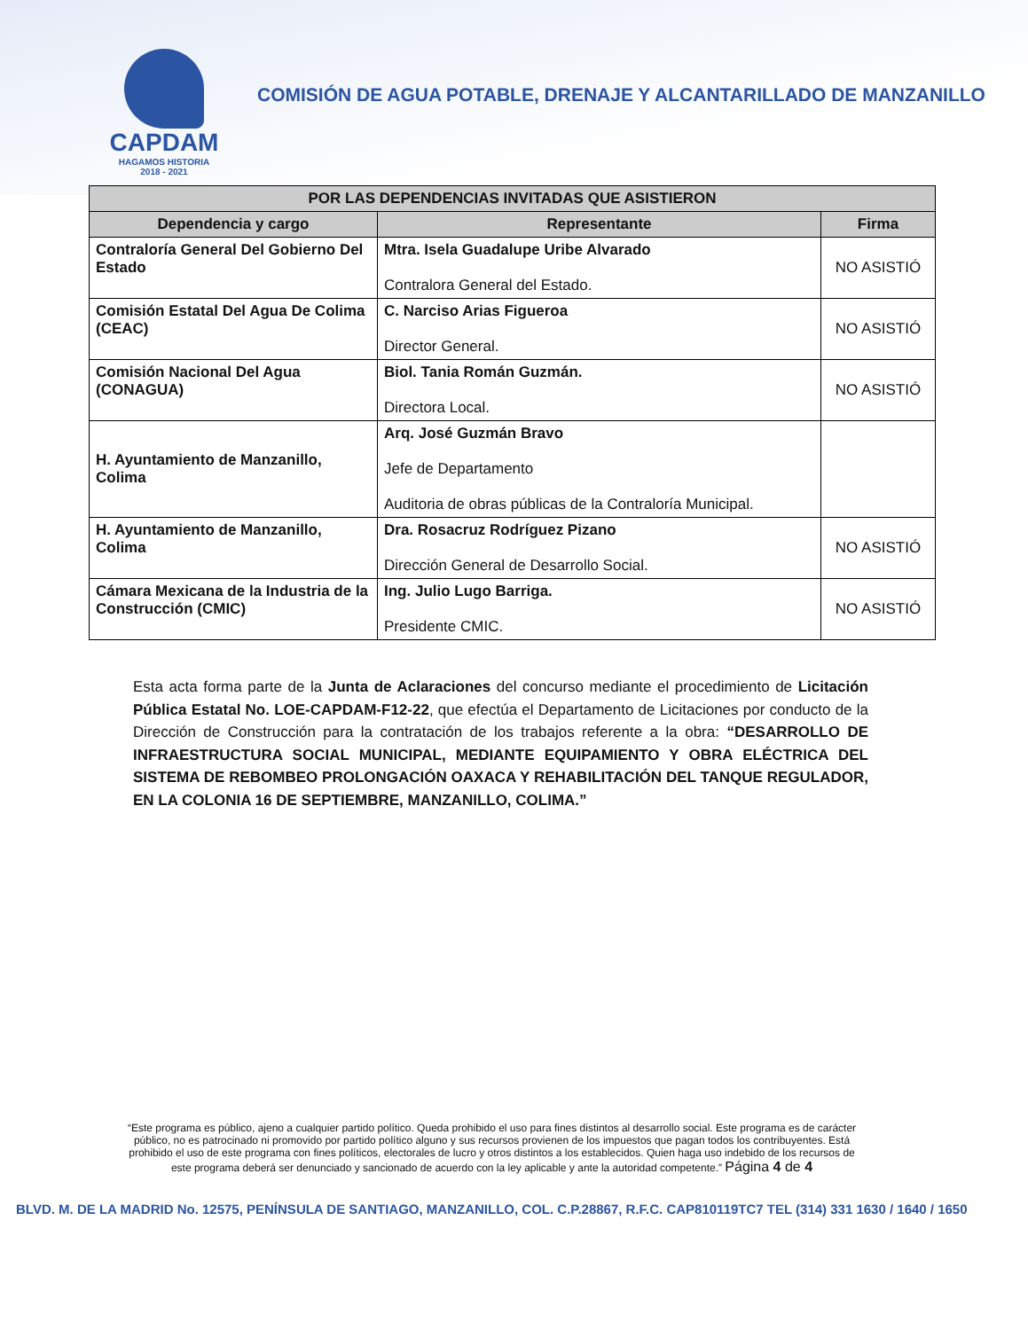CAPDAM
HAGAMOS HISTORIA
2018 - 2021
COMISIÓN DE AGUA POTABLE, DRENAJE Y ALCANTARILLADO DE MANZANILLO
| POR LAS DEPENDENCIAS INVITADAS QUE ASISTIERON | | |
| --- | --- | --- |
| Dependencia y cargo | Representante | Firma |
| Contraloría General Del Gobierno Del Estado | Mtra. Isela Guadalupe Uribe Alvarado Contralora General del Estado. | NO ASISTIÓ |
| Comisión Estatal Del Agua De Colima (CEAC) | C. Narciso Arias Figueroa Director General. | NO ASISTIÓ |
| Comisión Nacional Del Agua (CONAGUA) | Biol. Tania Román Guzmán. Directora Local. | NO ASISTIÓ |
| H. Ayuntamiento de Manzanillo, Colima | Arq. José Guzmán Bravo Jefe de Departamento Auditoria de obras públicas de la Contraloría Municipal. | |
| H. Ayuntamiento de Manzanillo, Colima | Dra. Rosacruz Rodríguez Pizano Dirección General de Desarrollo Social. | NO ASISTIÓ |
| Cámara Mexicana de la Industria de la Construcción (CMIC) | Ing. Julio Lugo Barriga. Presidente CMIC. | NO ASISTIÓ |
Esta acta forma parte de la Junta de Aclaraciones del concurso mediante el procedimiento de Licitación Pública Estatal No. LOE-CAPDAM-F12-22, que efectúa el Departamento de Licitaciones por conducto de la Dirección de Construcción para la contratación de los trabajos referente a la obra: “DESARROLLO DE INFRAESTRUCTURA SOCIAL MUNICIPAL, MEDIANTE EQUIPAMIENTO Y OBRA ELÉCTRICA DEL SISTEMA DE REBOMBEO PROLONGACIÓN OAXACA Y REHABILITACIÓN DEL TANQUE REGULADOR, EN LA COLONIA 16 DE SEPTIEMBRE, MANZANILLO, COLIMA.”
“Este programa es público, ajeno a cualquier partido político. Queda prohibido el uso para fines distintos al desarrollo social. Este programa es de carácter público, no es patrocinado ni promovido por partido político alguno y sus recursos provienen de los impuestos que pagan todos los contribuyentes. Está prohibido el uso de este programa con fines políticos, electorales de lucro y otros distintos a los establecidos. Quien haga uso indebido de los recursos de este programa deberá ser denunciado y sancionado de acuerdo con la ley aplicable y ante la autoridad competente.” Página 4 de 4
BLVD. M. DE LA MADRID No. 12575, PENÍNSULA DE SANTIAGO, MANZANILLO, COL. C.P.28867, R.F.C. CAP810119TC7 TEL (314) 331 1630 / 1640 / 1650